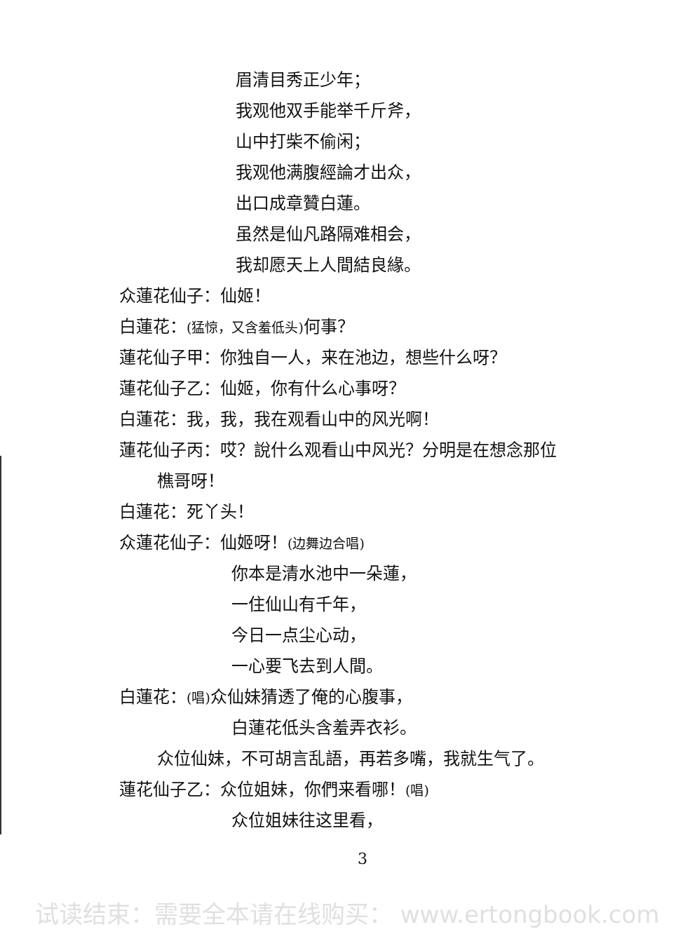眉清目秀正少年；
我观他双手能举千斤斧，
山中打柴不偷闲；
我观他满腹經論才出众，
出口成章贊白蓮。
虽然是仙凡路隔难相会，
我却愿天上人間結良緣。
众蓮花仙子：仙姬！
白蓮花：(猛惊，又含羞低头) 何事？
蓮花仙子甲：你独自一人，来在池边，想些什么呀？
蓮花仙子乙：仙姬，你有什么心事呀？
白蓮花：我，我，我在观看山中的风光啊！
蓮花仙子丙：哎？說什么观看山中风光？分明是在想念那位
樵哥呀！
白蓮花：死丫头！
众蓮花仙子：仙姬呀！(边舞边合唱)
你本是清水池中一朵蓮，
一住仙山有千年，
今日一点尘心动，
一心要飞去到人間。
白蓮花：(唱) 众仙妹猜透了俺的心腹事，
白蓮花低头含羞弄衣衫。
众位仙妹，不可胡言乱語，再若多嘴，我就生气了。
蓮花仙子乙：众位姐妹，你們来看哪！(唱)
众位姐妹往这里看，
3
试读结束：需要全本请在线购买： www.ertongbook.com